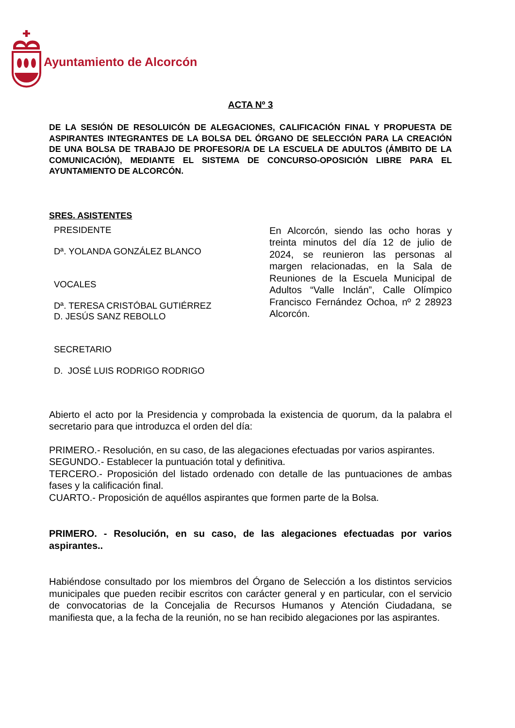Ayuntamiento de Alcorcón
ACTA Nº 3
DE LA SESIÓN DE RESOLUICÓN DE ALEGACIONES, CALIFICACIÓN FINAL Y PROPUESTA DE ASPIRANTES INTEGRANTES DE LA BOLSA DEL ÓRGANO DE SELECCIÓN PARA LA CREACIÓN DE UNA BOLSA DE TRABAJO DE PROFESOR/A DE LA ESCUELA DE ADULTOS (ÁMBITO DE LA COMUNICACIÓN), MEDIANTE EL SISTEMA DE CONCURSO-OPOSICIÓN LIBRE PARA EL AYUNTAMIENTO DE ALCORCÓN.
SRES. ASISTENTES
PRESIDENTE
Dª. YOLANDA GONZÁLEZ BLANCO
VOCALES
Dª. TERESA CRISTÓBAL GUTIÉRREZ
D. JESÚS SANZ REBOLLO
SECRETARIO
D. JOSÉ LUIS RODRIGO RODRIGO
En Alcorcón, siendo las ocho horas y treinta minutos del día 12 de julio de 2024, se reunieron las personas al margen relacionadas, en la Sala de Reuniones de la Escuela Municipal de Adultos “Valle Inclán”, Calle Olímpico Francisco Fernández Ochoa, nº 2 28923 Alcorcón.
Abierto el acto por la Presidencia y comprobada la existencia de quorum, da la palabra el secretario para que introduzca el orden del día:
PRIMERO.- Resolución, en su caso, de las alegaciones efectuadas por varios aspirantes.
SEGUNDO.- Establecer la puntuación total y definitiva.
TERCERO.- Proposición del listado ordenado con detalle de las puntuaciones de ambas fases y la calificación final.
CUARTO.- Proposición de aquéllos aspirantes que formen parte de la Bolsa.
PRIMERO. - Resolución, en su caso, de las alegaciones efectuadas por varios aspirantes..
Habiéndose consultado por los miembros del Órgano de Selección a los distintos servicios municipales que pueden recibir escritos con carácter general y en particular, con el servicio de convocatorias de la Concejalia de Recursos Humanos y Atención Ciudadana, se manifiesta que, a la fecha de la reunión, no se han recibido alegaciones por las aspirantes.